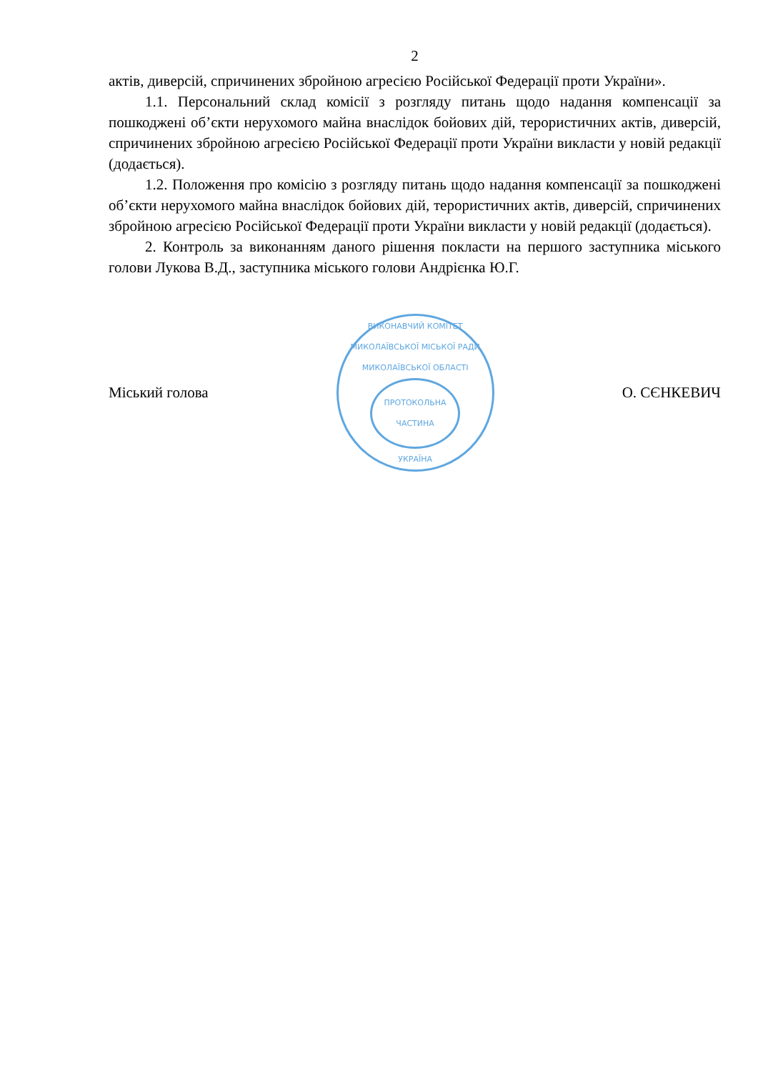2
актів, диверсій, спричинених збройною агресією Російської Федерації проти України».
1.1. Персональний склад комісії з розгляду питань щодо надання компенсації за пошкоджені об’єкти нерухомого майна внаслідок бойових дій, терористичних актів, диверсій, спричинених збройною агресією Російської Федерації проти України викласти у новій редакції (додається).
1.2. Положення про комісію з розгляду питань щодо надання компенсації за пошкоджені об’єкти нерухомого майна внаслідок бойових дій, терористичних актів, диверсій, спричинених збройною агресією Російської Федерації проти України викласти у новій редакції (додається).
2. Контроль за виконанням даного рішення покласти на першого заступника міського голови Лукова В.Д., заступника міського голови Андрієнка Ю.Г.
Міський голова
ВИКОНАВЧИЙ КОМІТЕТ МИКОЛАЇВСЬКОЇ МІСЬКОЇ РАДИ
МИКОЛАЇВСЬКОЇ ОБЛАСТІ
ПРОТОКОЛЬНА
ЧАСТИНА
УКРАЇНА
О. СЄНКЕВИЧ